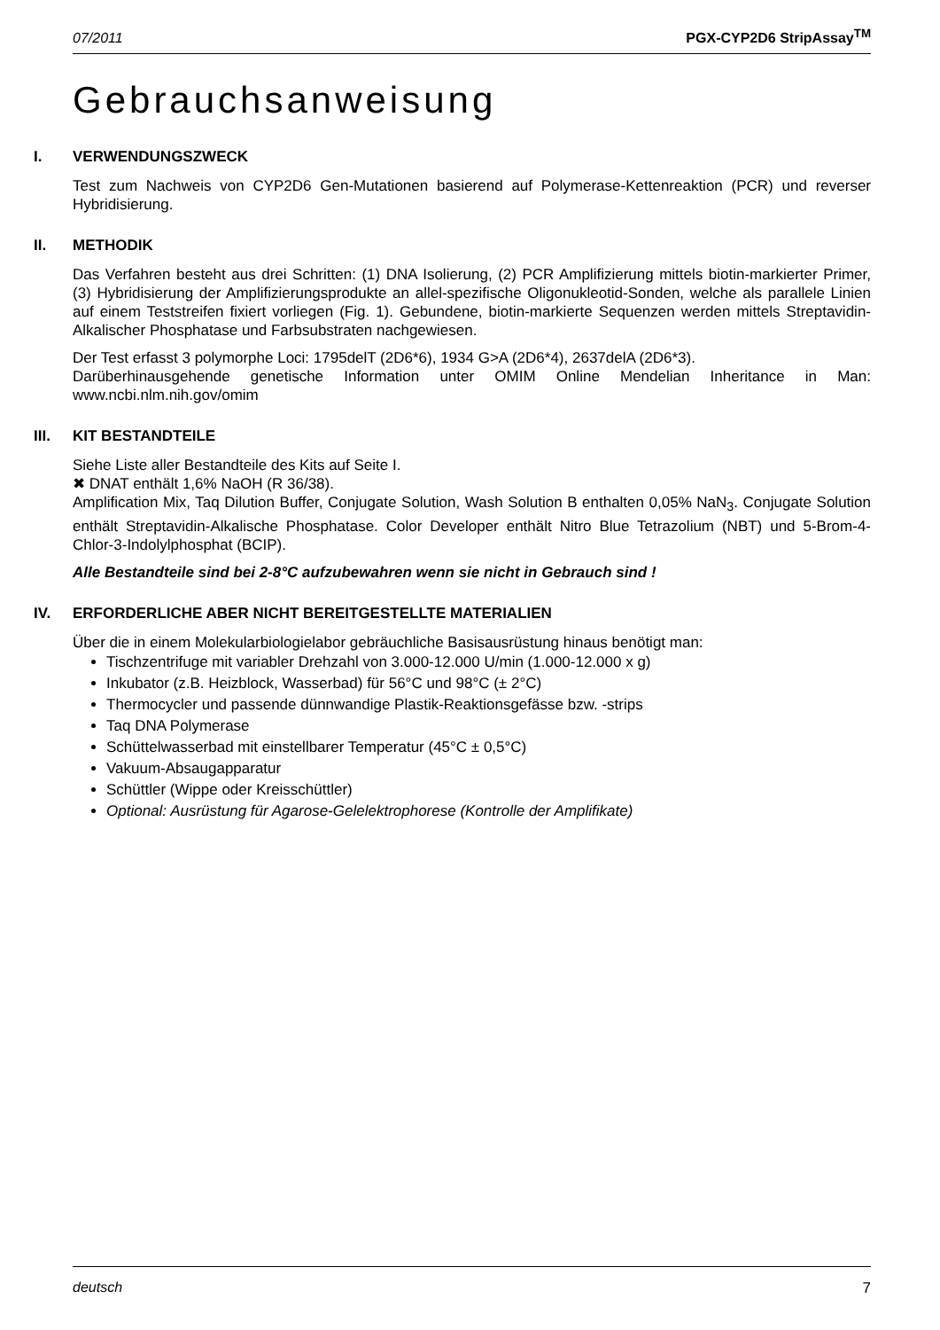07/2011 PGX-CYP2D6 StripAssay<sup>TM</sup>
Gebrauchsanweisung
I. VERWENDUNGSZWECK
Test zum Nachweis von CYP2D6 Gen-Mutationen basierend auf Polymerase-Kettenreaktion (PCR) und reverser Hybridisierung.
II. METHODIK
Das Verfahren besteht aus drei Schritten: (1) DNA Isolierung, (2) PCR Amplifizierung mittels biotin-markierter Primer, (3) Hybridisierung der Amplifizierungsprodukte an allel-spezifische Oligonukleotid-Sonden, welche als parallele Linien auf einem Teststreifen fixiert vorliegen (Fig. 1). Gebundene, biotin-markierte Sequenzen werden mittels Streptavidin-Alkalischer Phosphatase und Farbsubstraten nachgewiesen.
Der Test erfasst 3 polymorphe Loci: 1795delT (2D6*6), 1934 G>A (2D6*4), 2637delA (2D6*3).
Darüberhinausgehende genetische Information unter OMIM Online Mendelian Inheritance in Man: www.ncbi.nlm.nih.gov/omim
III. KIT BESTANDTEILE
Siehe Liste aller Bestandteile des Kits auf Seite I.
✖ DNAT enthält 1,6% NaOH (R 36/38).
Amplification Mix, Taq Dilution Buffer, Conjugate Solution, Wash Solution B enthalten 0,05% NaN<sub>3</sub>. Conjugate Solution enthält Streptavidin-Alkalische Phosphatase. Color Developer enthält Nitro Blue Tetrazolium (NBT) und 5-Brom-4-Chlor-3-Indolylphosphat (BCIP).
Alle Bestandteile sind bei 2-8°C aufzubewahren wenn sie nicht in Gebrauch sind !
IV. ERFORDERLICHE ABER NICHT BEREITGESTELLTE MATERIALIEN
Über die in einem Molekularbiologielabor gebräuchliche Basisausrüstung hinaus benötigt man:
Tischzentrifuge mit variabler Drehzahl von 3.000-12.000 U/min (1.000-12.000 x g)
Inkubator (z.B. Heizblock, Wasserbad) für 56°C und 98°C (± 2°C)
Thermocycler und passende dünnwandige Plastik-Reaktionsgefässe bzw. -strips
Taq DNA Polymerase
Schüttelwasserbad mit einstellbarer Temperatur (45°C ± 0,5°C)
Vakuum-Absaugapparatur
Schüttler (Wippe oder Kreisschüttler)
Optional: Ausrüstung für Agarose-Gelelektrophorese (Kontrolle der Amplifikate)
deutsch 7